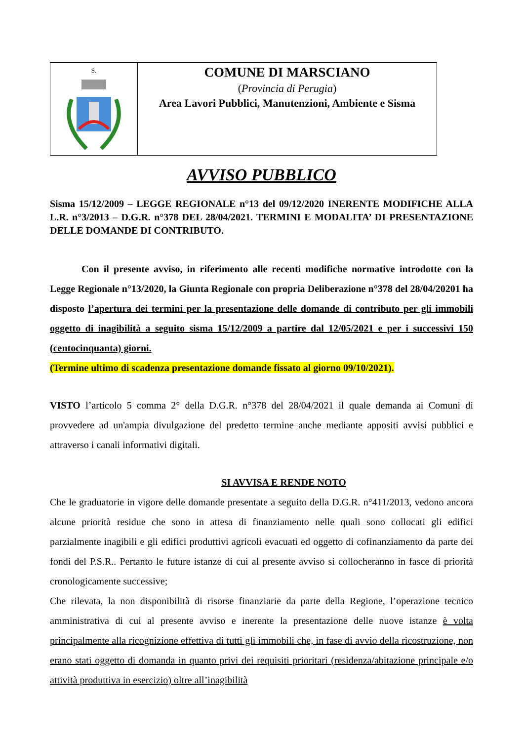S.
COMUNE DI MARSCIANO
(Provincia di Perugia)
Area Lavori Pubblici, Manutenzioni, Ambiente e Sisma
AVVISO PUBBLICO
Sisma 15/12/2009 – LEGGE REGIONALE n°13 del 09/12/2020 INERENTE MODIFICHE ALLA L.R. n°3/2013 – D.G.R. n°378 DEL 28/04/2021. TERMINI E MODALITA’ DI PRESENTAZIONE DELLE DOMANDE DI CONTRIBUTO.
Con il presente avviso, in riferimento alle recenti modifiche normative introdotte con la Legge Regionale n°13/2020, la Giunta Regionale con propria Deliberazione n°378 del 28/04/20201 ha disposto l’apertura dei termini per la presentazione delle domande di contributo per gli immobili oggetto di inagibilità a seguito sisma 15/12/2009 a partire dal 12/05/2021 e per i successivi 150 (centocinquanta) giorni.
(Termine ultimo di scadenza presentazione domande fissato al giorno 09/10/2021).
VISTO l’articolo 5 comma 2° della D.G.R. n°378 del 28/04/2021 il quale demanda ai Comuni di provvedere ad un'ampia divulgazione del predetto termine anche mediante appositi avvisi pubblici e attraverso i canali informativi digitali.
SI AVVISA E RENDE NOTO
Che le graduatorie in vigore delle domande presentate a seguito della D.G.R. n°411/2013, vedono ancora alcune priorità residue che sono in attesa di finanziamento nelle quali sono collocati gli edifici parzialmente inagibili e gli edifici produttivi agricoli evacuati ed oggetto di cofinanziamento da parte dei fondi del P.S.R.. Pertanto le future istanze di cui al presente avviso si collocheranno in fasce di priorità cronologicamente successive;
Che rilevata, la non disponibilità di risorse finanziarie da parte della Regione, l’operazione tecnico amministrativa di cui al presente avviso e inerente la presentazione delle nuove istanze è volta principalmente alla ricognizione effettiva di tutti gli immobili che, in fase di avvio della ricostruzione, non erano stati oggetto di domanda in quanto privi dei requisiti prioritari (residenza/abitazione principale e/o attività produttiva in esercizio) oltre all’inagibilità